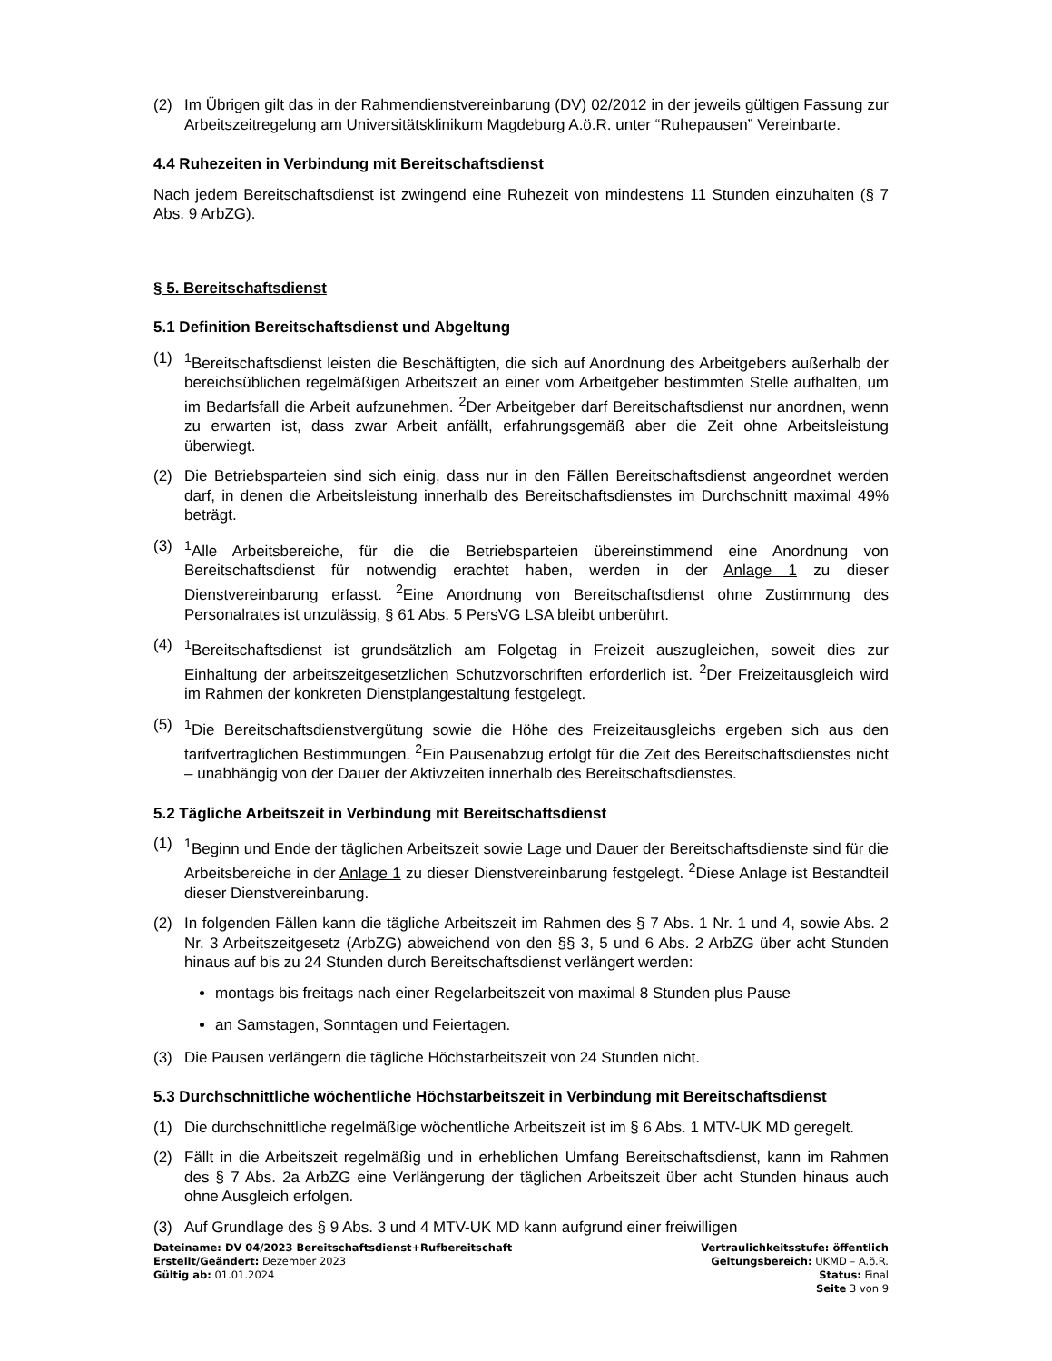(2) Im Übrigen gilt das in der Rahmendienstvereinbarung (DV) 02/2012 in der jeweils gültigen Fassung zur Arbeitszeitregelung am Universitätsklinikum Magdeburg A.ö.R. unter “Ruhepausen” Vereinbarte.
4.4 Ruhezeiten in Verbindung mit Bereitschaftsdienst
Nach jedem Bereitschaftsdienst ist zwingend eine Ruhezeit von mindestens 11 Stunden einzuhalten (§ 7 Abs. 9 ArbZG).
§ 5. Bereitschaftsdienst
5.1 Definition Bereitschaftsdienst und Abgeltung
(1) <sup>1</sup>Bereitschaftsdienst leisten die Beschäftigten, die sich auf Anordnung des Arbeitgebers außerhalb der bereichsüblichen regelmäßigen Arbeitszeit an einer vom Arbeitgeber bestimmten Stelle aufhalten, um im Bedarfsfall die Arbeit aufzunehmen. <sup>2</sup>Der Arbeitgeber darf Bereitschaftsdienst nur anordnen, wenn zu erwarten ist, dass zwar Arbeit anfällt, erfahrungsgemäß aber die Zeit ohne Arbeitsleistung überwiegt.
(2) Die Betriebsparteien sind sich einig, dass nur in den Fällen Bereitschaftsdienst angeordnet werden darf, in denen die Arbeitsleistung innerhalb des Bereitschaftsdienstes im Durchschnitt maximal 49% beträgt.
(3) <sup>1</sup>Alle Arbeitsbereiche, für die die Betriebsparteien übereinstimmend eine Anordnung von Bereitschaftsdienst für notwendig erachtet haben, werden in der Anlage 1 zu dieser Dienstvereinbarung erfasst. <sup>2</sup>Eine Anordnung von Bereitschaftsdienst ohne Zustimmung des Personalrates ist unzulässig, § 61 Abs. 5 PersVG LSA bleibt unberührt.
(4) <sup>1</sup>Bereitschaftsdienst ist grundsätzlich am Folgetag in Freizeit auszugleichen, soweit dies zur Einhaltung der arbeitszeitgesetzlichen Schutzvorschriften erforderlich ist. <sup>2</sup>Der Freizeitausgleich wird im Rahmen der konkreten Dienstplangestaltung festgelegt.
(5) <sup>1</sup>Die Bereitschaftsdienstvergütung sowie die Höhe des Freizeitausgleichs ergeben sich aus den tarifvertraglichen Bestimmungen. <sup>2</sup>Ein Pausenabzug erfolgt für die Zeit des Bereitschaftsdienstes nicht – unabhängig von der Dauer der Aktivzeiten innerhalb des Bereitschaftsdienstes.
5.2 Tägliche Arbeitszeit in Verbindung mit Bereitschaftsdienst
(1) <sup>1</sup>Beginn und Ende der täglichen Arbeitszeit sowie Lage und Dauer der Bereitschaftsdienste sind für die Arbeitsbereiche in der Anlage 1 zu dieser Dienstvereinbarung festgelegt. <sup>2</sup>Diese Anlage ist Bestandteil dieser Dienstvereinbarung.
(2) In folgenden Fällen kann die tägliche Arbeitszeit im Rahmen des § 7 Abs. 1 Nr. 1 und 4, sowie Abs. 2 Nr. 3 Arbeitszeitgesetz (ArbZG) abweichend von den §§ 3, 5 und 6 Abs. 2 ArbZG über acht Stunden hinaus auf bis zu 24 Stunden durch Bereitschaftsdienst verlängert werden:
montags bis freitags nach einer Regelarbeitszeit von maximal 8 Stunden plus Pause
an Samstagen, Sonntagen und Feiertagen.
(3) Die Pausen verlängern die tägliche Höchstarbeitszeit von 24 Stunden nicht.
5.3 Durchschnittliche wöchentliche Höchstarbeitszeit in Verbindung mit Bereitschaftsdienst
(1) Die durchschnittliche regelmäßige wöchentliche Arbeitszeit ist im § 6 Abs. 1 MTV-UK MD geregelt.
(2) Fällt in die Arbeitszeit regelmäßig und in erheblichen Umfang Bereitschaftsdienst, kann im Rahmen des § 7 Abs. 2a ArbZG eine Verlängerung der täglichen Arbeitszeit über acht Stunden hinaus auch ohne Ausgleich erfolgen.
(3) Auf Grundlage des § 9 Abs. 3 und 4 MTV-UK MD kann aufgrund einer freiwilligen
Dateiname: DV 04/2023 Bereitschaftsdienst+Rufbereitschaft
Erstellt/Geändert: Dezember 2023
Gültig ab: 01.01.2024
Vertraulichkeitsstufe: öffentlich
Geltungsbereich: UKMD – A.ö.R.
Status: Final
Seite 3 von 9